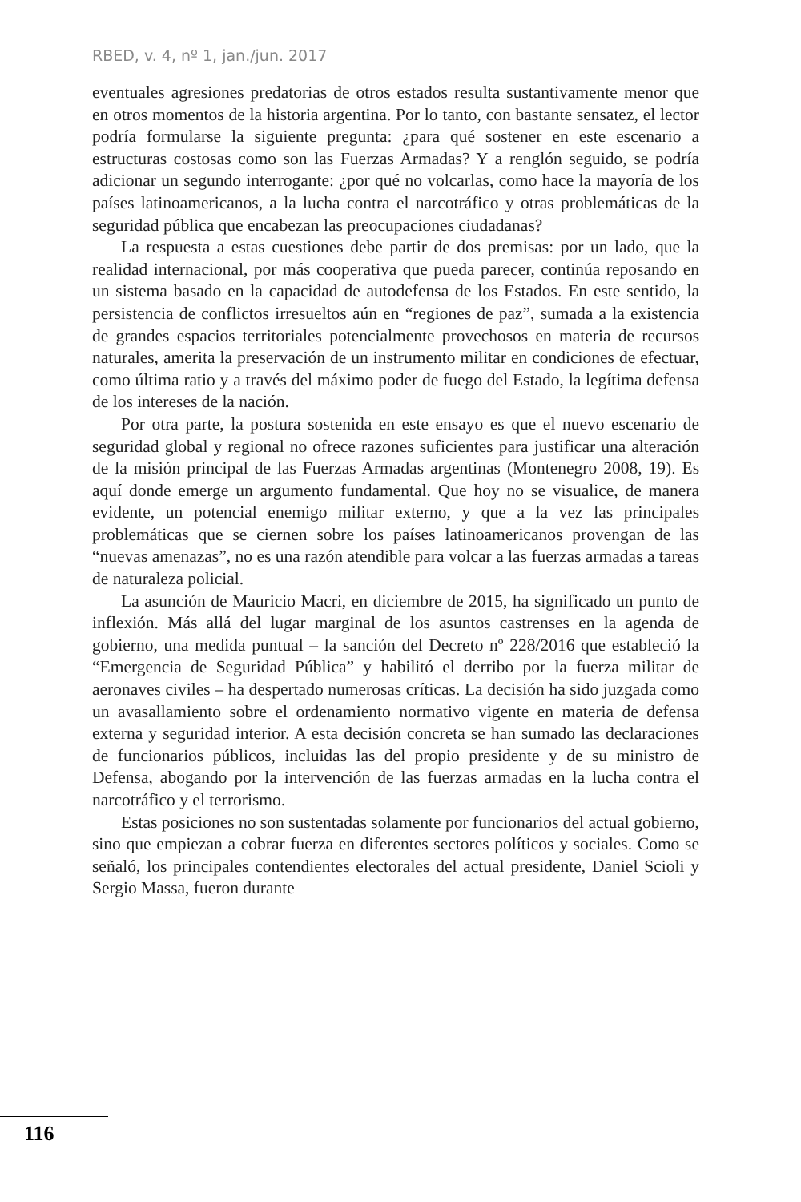RBED, v. 4, nº 1, jan./jun. 2017
eventuales agresiones predatorias de otros estados resulta sustantivamente menor que en otros momentos de la historia argentina. Por lo tanto, con bastante sensatez, el lector podría formularse la siguiente pregunta: ¿para qué sostener en este escenario a estructuras costosas como son las Fuerzas Armadas? Y a renglón seguido, se podría adicionar un segundo interrogante: ¿por qué no volcarlas, como hace la mayoría de los países latinoamericanos, a la lucha contra el narcotráfico y otras problemáticas de la seguridad pública que encabezan las preocupaciones ciudadanas?
La respuesta a estas cuestiones debe partir de dos premisas: por un lado, que la realidad internacional, por más cooperativa que pueda parecer, continúa reposando en un sistema basado en la capacidad de autodefensa de los Estados. En este sentido, la persistencia de conflictos irresueltos aún en “regiones de paz”, sumada a la existencia de grandes espacios territoriales potencialmente provechosos en materia de recursos naturales, amerita la preservación de un instrumento militar en condiciones de efectuar, como última ratio y a través del máximo poder de fuego del Estado, la legítima defensa de los intereses de la nación.
Por otra parte, la postura sostenida en este ensayo es que el nuevo escenario de seguridad global y regional no ofrece razones suficientes para justificar una alteración de la misión principal de las Fuerzas Armadas argentinas (Montenegro 2008, 19). Es aquí donde emerge un argumento fundamental. Que hoy no se visualice, de manera evidente, un potencial enemigo militar externo, y que a la vez las principales problemáticas que se ciernen sobre los países latinoamericanos provengan de las “nuevas amenazas”, no es una razón atendible para volcar a las fuerzas armadas a tareas de naturaleza policial.
La asunción de Mauricio Macri, en diciembre de 2015, ha significado un punto de inflexión. Más allá del lugar marginal de los asuntos castrenses en la agenda de gobierno, una medida puntual – la sanción del Decreto nº 228/2016 que estableció la “Emergencia de Seguridad Pública” y habilitó el derribo por la fuerza militar de aeronaves civiles – ha despertado numerosas críticas. La decisión ha sido juzgada como un avasallamiento sobre el ordenamiento normativo vigente en materia de defensa externa y seguridad interior. A esta decisión concreta se han sumado las declaraciones de funcionarios públicos, incluidas las del propio presidente y de su ministro de Defensa, abogando por la intervención de las fuerzas armadas en la lucha contra el narcotráfico y el terrorismo.
Estas posiciones no son sustentadas solamente por funcionarios del actual gobierno, sino que empiezan a cobrar fuerza en diferentes sectores políticos y sociales. Como se señaló, los principales contendientes electorales del actual presidente, Daniel Scioli y Sergio Massa, fueron durante
116